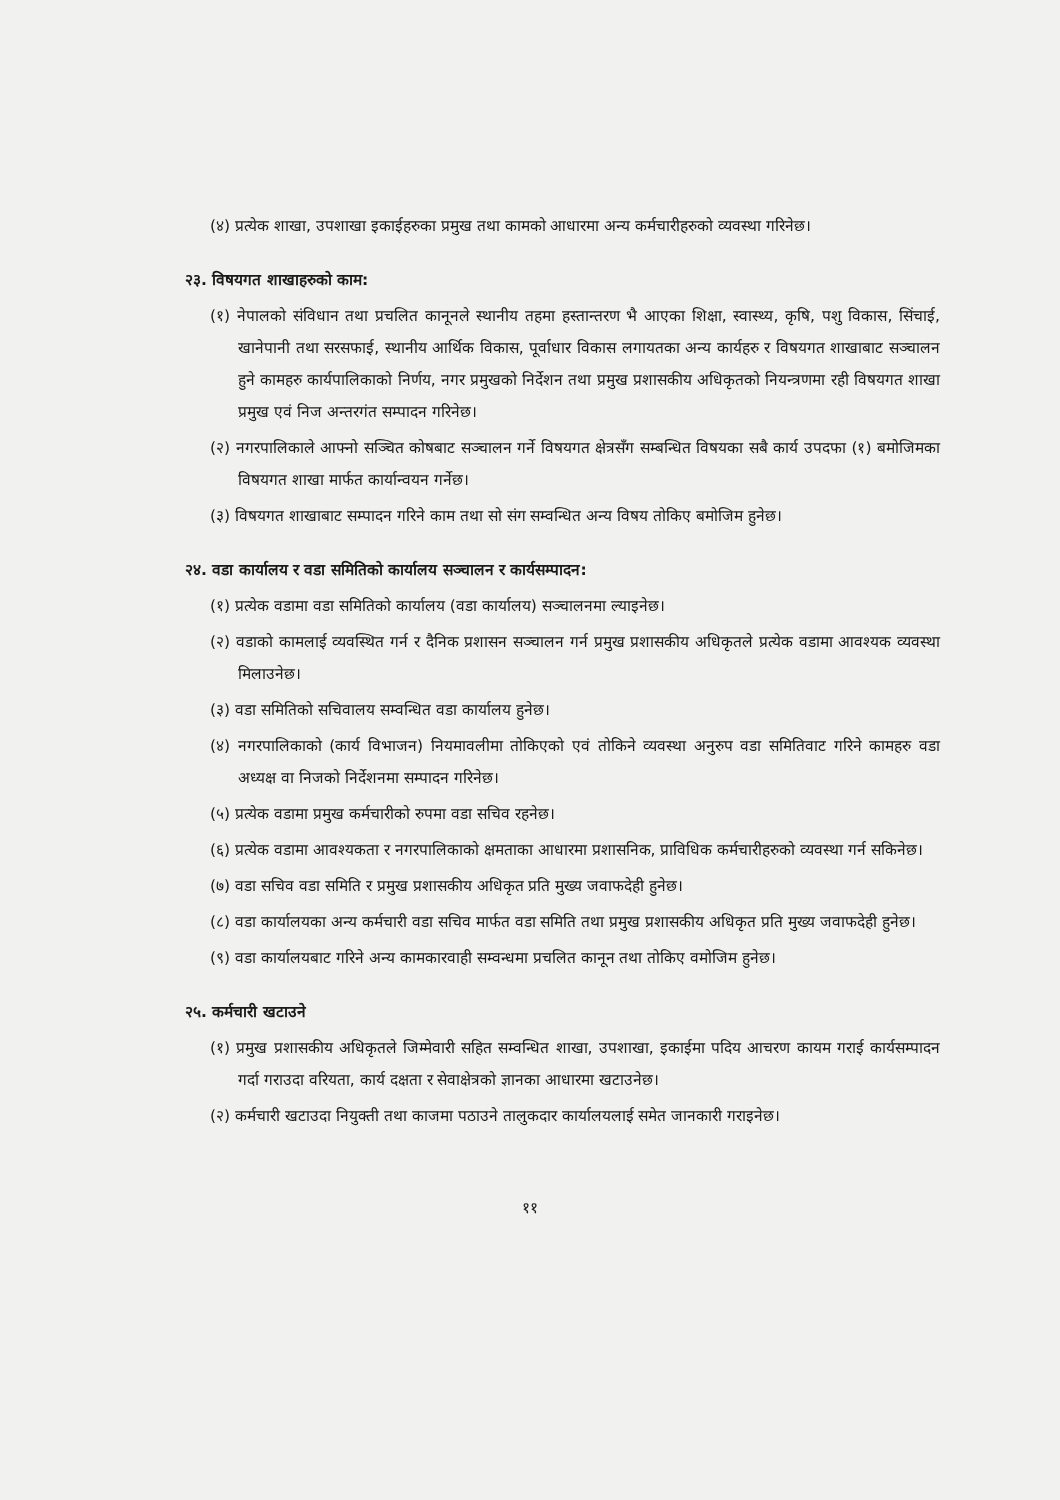(४) प्रत्येक शाखा, उपशाखा इकाईहरुका प्रमुख तथा कामको आधारमा अन्य कर्मचारीहरुको व्यवस्था गरिनेछ।
२३. विषयगत शाखाहरुको काम:
(१) नेपालको संविधान तथा प्रचलित कानूनले स्थानीय तहमा हस्तान्तरण भै आएका शिक्षा, स्वास्थ्य, कृषि, पशु विकास, सिंचाई, खानेपानी तथा सरसफाई, स्थानीय आर्थिक विकास, पूर्वाधार विकास लगायतका अन्य कार्यहरु र विषयगत शाखाबाट सञ्चालन हुने कामहरु कार्यपालिकाको निर्णय, नगर प्रमुखको निर्देशन तथा प्रमुख प्रशासकीय अधिकृतको नियन्त्रणमा रही विषयगत शाखा प्रमुख एवं निज अन्तरगंत सम्पादन गरिनेछ।
(२) नगरपालिकाले आफ्नो सञ्चित कोषबाट सञ्चालन गर्ने विषयगत क्षेत्रसँग सम्बन्धित विषयका सबै कार्य उपदफा (१) बमोजिमका विषयगत शाखा मार्फत कार्यान्वयन गर्नेछ।
(३) विषयगत शाखाबाट सम्पादन गरिने काम तथा सो संग सम्वन्धित अन्य विषय तोकिए बमोजिम हुनेछ।
२४. वडा कार्यालय र वडा समितिको कार्यालय सञ्चालन र कार्यसम्पादन:
(१) प्रत्येक वडामा वडा समितिको कार्यालय (वडा कार्यालय) सञ्चालनमा ल्याइनेछ।
(२) वडाको कामलाई व्यवस्थित गर्न र दैनिक प्रशासन सञ्चालन गर्न प्रमुख प्रशासकीय अधिकृतले प्रत्येक वडामा आवश्यक व्यवस्था मिलाउनेछ।
(३) वडा समितिको सचिवालय सम्वन्धित वडा कार्यालय हुनेछ।
(४) नगरपालिकाको (कार्य विभाजन) नियमावलीमा तोकिएको एवं तोकिने व्यवस्था अनुरुप वडा समितिवाट गरिने कामहरु वडा अध्यक्ष वा निजको निर्देशनमा सम्पादन गरिनेछ।
(५) प्रत्येक वडामा प्रमुख कर्मचारीको रुपमा वडा सचिव रहनेछ।
(६) प्रत्येक वडामा आवश्यकता र नगरपालिकाको क्षमताका आधारमा प्रशासनिक, प्राविधिक कर्मचारीहरुको व्यवस्था गर्न सकिनेछ।
(७) वडा सचिव वडा समिति र प्रमुख प्रशासकीय अधिकृत प्रति मुख्य जवाफदेही हुनेछ।
(८) वडा कार्यालयका अन्य कर्मचारी वडा सचिव मार्फत वडा समिति तथा प्रमुख प्रशासकीय अधिकृत प्रति मुख्य जवाफदेही हुनेछ।
(९) वडा कार्यालयबाट गरिने अन्य कामकारवाही सम्वन्धमा प्रचलित कानून तथा तोकिए वमोजिम हुनेछ।
२५. कर्मचारी खटाउने
(१) प्रमुख प्रशासकीय अधिकृतले जिम्मेवारी सहित सम्वन्धित शाखा, उपशाखा, इकाईमा पदिय आचरण कायम गराई कार्यसम्पादन गर्दा गराउदा वरियता, कार्य दक्षता र सेवाक्षेत्रको ज्ञानका आधारमा खटाउनेछ।
(२) कर्मचारी खटाउदा नियुक्ती तथा काजमा पठाउने तालुकदार कार्यालयलाई समेत जानकारी गराइनेछ।
११